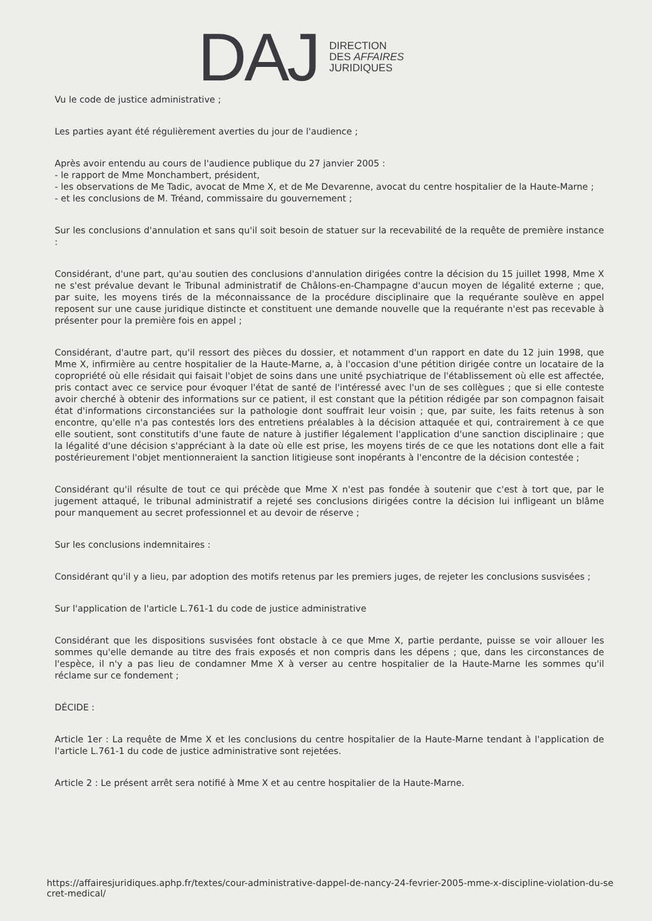DAJ
DIRECTION
DES AFFAIRES
JURIDIQUES
Vu le code de justice administrative ;
Les parties ayant été régulièrement averties du jour de l'audience ;
Après avoir entendu au cours de l'audience publique du 27 janvier 2005 :
- le rapport de Mme Monchambert, président,
- les observations de Me Tadic, avocat de Mme X, et de Me Devarenne, avocat du centre hospitalier de la Haute-Marne ;
- et les conclusions de M. Tréand, commissaire du gouvernement ;
Sur les conclusions d'annulation et sans qu'il soit besoin de statuer sur la recevabilité de la requête de première instance :
Considérant, d'une part, qu'au soutien des conclusions d'annulation dirigées contre la décision du 15 juillet 1998, Mme X ne s'est prévalue devant le Tribunal administratif de Châlons-en-Champagne d'aucun moyen de légalité externe ; que, par suite, les moyens tirés de la méconnaissance de la procédure disciplinaire que la requérante soulève en appel reposent sur une cause juridique distincte et constituent une demande nouvelle que la requérante n'est pas recevable à présenter pour la première fois en appel ;
Considérant, d'autre part, qu'il ressort des pièces du dossier, et notamment d'un rapport en date du 12 juin 1998, que Mme X, infirmière au centre hospitalier de la Haute-Marne, a, à l'occasion d'une pétition dirigée contre un locataire de la copropriété où elle résidait qui faisait l'objet de soins dans une unité psychiatrique de l'établissement où elle est affectée, pris contact avec ce service pour évoquer l'état de santé de l'intéressé avec l'un de ses collègues ; que si elle conteste avoir cherché à obtenir des informations sur ce patient, il est constant que la pétition rédigée par son compagnon faisait état d'informations circonstanciées sur la pathologie dont souffrait leur voisin ; que, par suite, les faits retenus à son encontre, qu'elle n'a pas contestés lors des entretiens préalables à la décision attaquée et qui, contrairement à ce que elle soutient, sont constitutifs d'une faute de nature à justifier légalement l'application d'une sanction disciplinaire ; que la légalité d'une décision s'appréciant à la date où elle est prise, les moyens tirés de ce que les notations dont elle a fait postérieurement l'objet mentionneraient la sanction litigieuse sont inopérants à l'encontre de la décision contestée ;
Considérant qu'il résulte de tout ce qui précède que Mme X n'est pas fondée à soutenir que c'est à tort que, par le jugement attaqué, le tribunal administratif a rejeté ses conclusions dirigées contre la décision lui infligeant un blâme pour manquement au secret professionnel et au devoir de réserve ;
Sur les conclusions indemnitaires :
Considérant qu'il y a lieu, par adoption des motifs retenus par les premiers juges, de rejeter les conclusions susvisées ;
Sur l'application de l'article L.761-1 du code de justice administrative
Considérant que les dispositions susvisées font obstacle à ce que Mme X, partie perdante, puisse se voir allouer les sommes qu'elle demande au titre des frais exposés et non compris dans les dépens ; que, dans les circonstances de l'espèce, il n'y a pas lieu de condamner Mme X à verser au centre hospitalier de la Haute-Marne les sommes qu'il réclame sur ce fondement ;
DÉCIDE :
Article 1er : La requête de Mme X et les conclusions du centre hospitalier de la Haute-Marne tendant à l'application de l'article L.761-1 du code de justice administrative sont rejetées.
Article 2 : Le présent arrêt sera notifié à Mme X et au centre hospitalier de la Haute-Marne.
https://affairesjuridiques.aphp.fr/textes/cour-administrative-dappel-de-nancy-24-fevrier-2005-mme-x-discipline-violation-du-secret-medical/